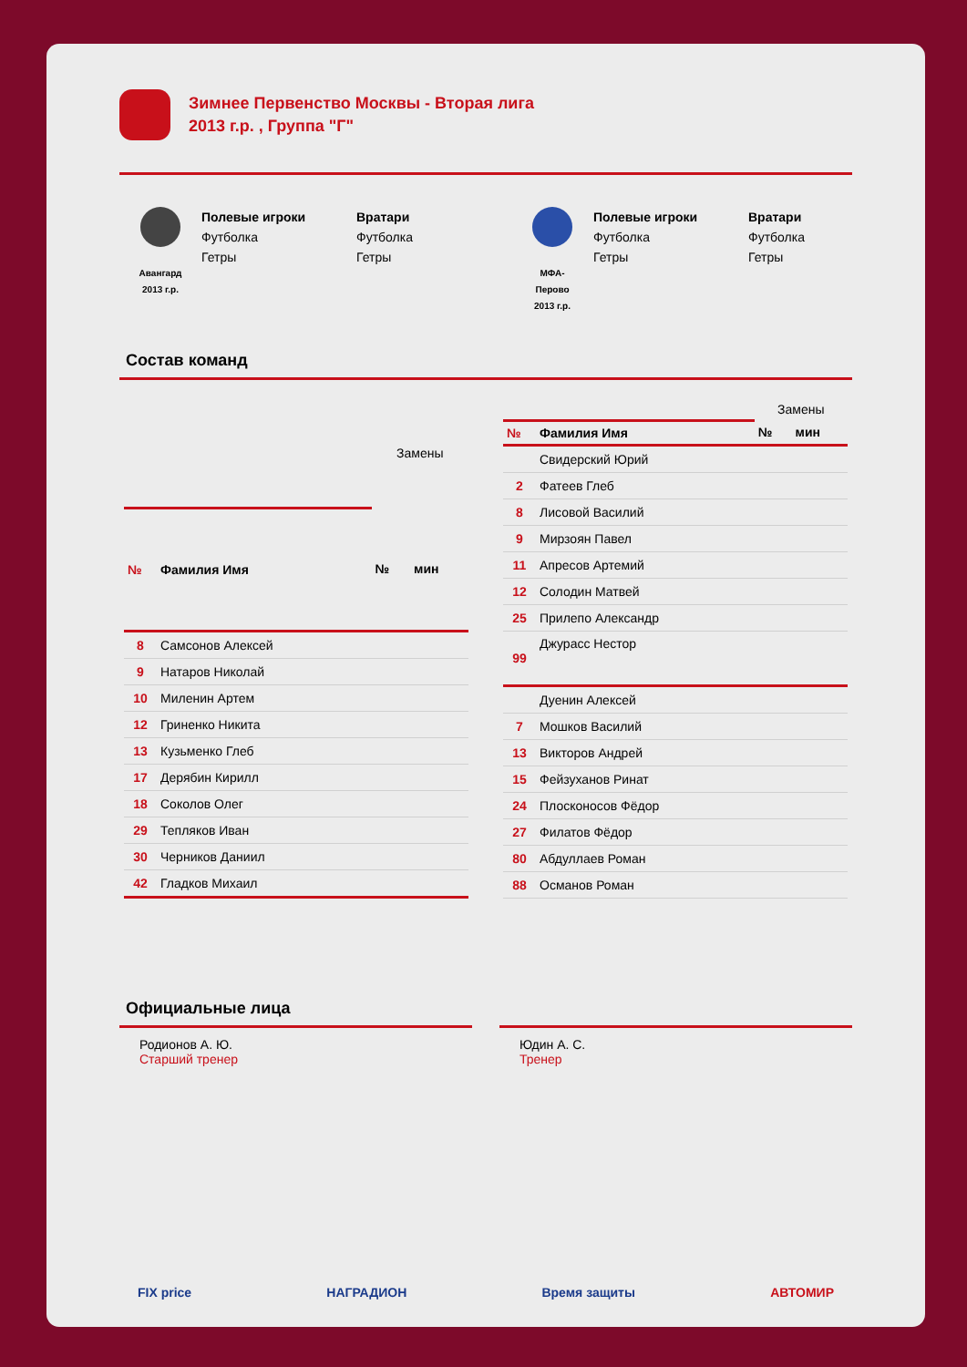Зимнее Первенство Москвы - Вторая лига
2013 г.р. , Группа "Г"
Авангард
2013 г.р.
Полевые игроки
Футболка
Гетры
Вратари
Футболка
Гетры
МФА-
Перово
2013 г.р.
Полевые игроки
Футболка
Гетры
Вратари
Футболка
Гетры
Состав команд
| | | Замены | |
| --- | --- | --- | --- |
| № | Фамилия Имя | № | мин |
| 8 | Самсонов Алексей | | |
| 9 | Натаров Николай | | |
| 10 | Миленин Артем | | |
| 12 | Гриненко Никита | | |
| 13 | Кузьменко Глеб | | |
| 17 | Дерябин Кирилл | | |
| 18 | Соколов Олег | | |
| 29 | Тепляков Иван | | |
| 30 | Черников Даниил | | |
| 42 | Гладков Михаил | | |
| | | Замены | |
| --- | --- | --- | --- |
| № | Фамилия Имя | № | мин |
| | Свидерский Юрий | | |
| 2 | Фатеев Глеб | | |
| 8 | Лисовой Василий | | |
| 9 | Мирзоян Павел | | |
| 11 | Апресов Артемий | | |
| 12 | Солодин Матвей | | |
| 25 | Прилепо Александр | | |
| 99 | Джурасс Нестор | | |
| | Дуенин Алексей | | |
| 7 | Мошков Василий | | |
| 13 | Викторов Андрей | | |
| 15 | Фейзуханов Ринат | | |
| 24 | Плосконосов Фёдор | | |
| 27 | Филатов Фёдор | | |
| 80 | Абдуллаев Роман | | |
| 88 | Османов Роман | | |
Официальные лица
Родионов А. Ю.
Старший тренер
Юдин А. С.
Тренер
FIX price НАГРАДИОН Время защиты АВТОМИР